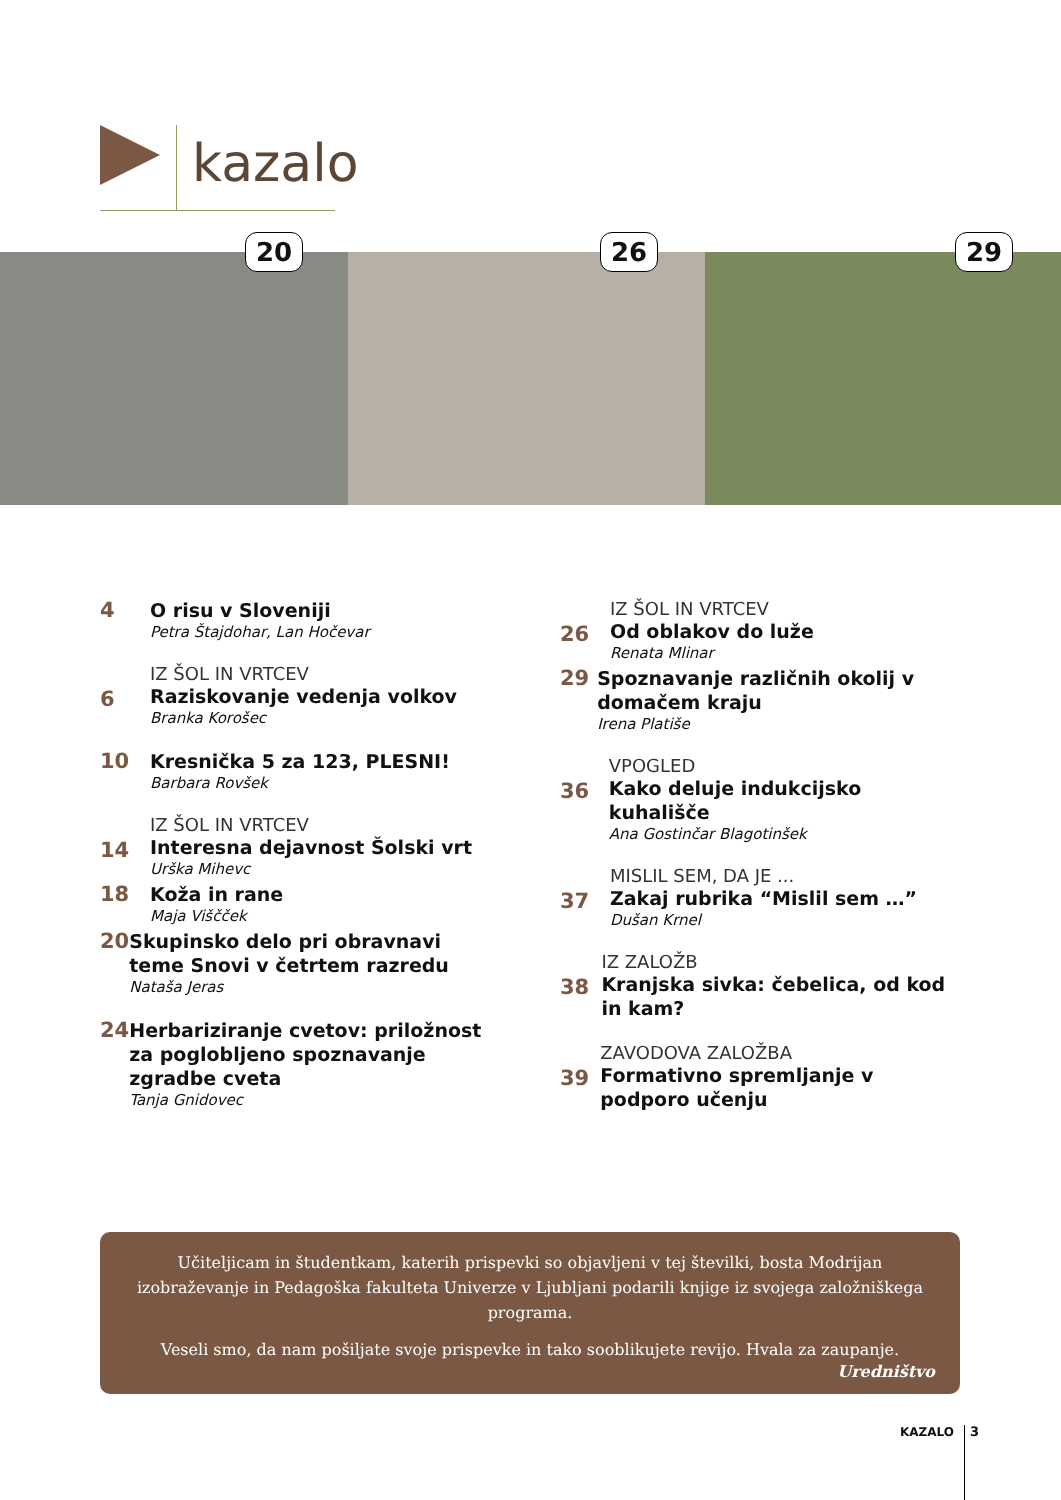kazalo
20 26 29
4
O risu v Sloveniji
Petra Štajdohar, Lan Hočevar
6
IZ ŠOL IN VRTCEV
Raziskovanje vedenja volkov
Branka Korošec
10
Kresnička 5 za 123, PLESNI!
Barbara Rovšek
14
IZ ŠOL IN VRTCEV
Interesna dejavnost Šolski vrt
Urška Mihevc
18
Koža in rane
Maja Viščček
20
Skupinsko delo pri obravnavi teme Snovi v četrtem razredu
Nataša Jeras
24
Herbariziranje cvetov: priložnost za poglobljeno spoznavanje zgradbe cveta
Tanja Gnidovec
26
IZ ŠOL IN VRTCEV
Od oblakov do luže
Renata Mlinar
29
Spoznavanje različnih okolij v domačem kraju
Irena Platiše
36
VPOGLED
Kako deluje indukcijsko kuhališče
Ana Gostinčar Blagotinšek
37
MISLIL SEM, DA JE ...
Zakaj rubrika “Mislil sem …”
Dušan Krnel
38
IZ ZALOŽB
Kranjska sivka: čebelica, od kod in kam?
39
ZAVODOVA ZALOŽBA
Formativno spremljanje v podporo učenju
Učiteljicam in študentkam, katerih prispevki so objavljeni v tej številki, bosta Modrijan izobraževanje in Pedagoška fakulteta Univerze v Ljubljani podarili knjige iz svojega založniškega programa.
Veseli smo, da nam pošiljate svoje prispevke in tako sooblikujete revijo. Hvala za zaupanje.
Uredništvo
KAZALO 3